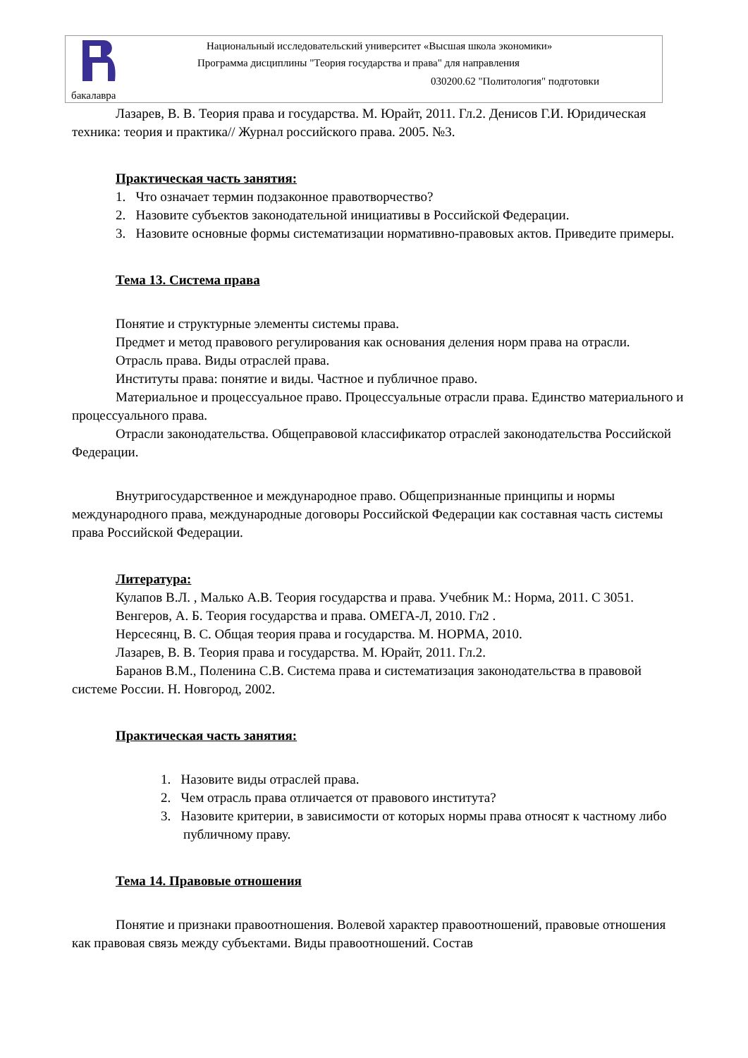Национальный исследовательский университет «Высшая школа экономики»
Программа дисциплины "Теория государства и права" для направления
030200.62 "Политология" подготовки
бакалавра
Лазарев, В. В. Теория права и государства. М. Юрайт, 2011. Гл.2. Денисов Г.И. Юридическая техника: теория и практика// Журнал российского права. 2005. №3.
Практическая часть занятия:
1. Что означает термин подзаконное правотворчество?
2. Назовите субъектов законодательной инициативы в Российской Федерации.
3. Назовите основные формы систематизации нормативно-правовых актов. Приведите примеры.
Тема 13. Система права
Понятие и структурные элементы системы права.
Предмет и метод правового регулирования как основания деления норм права на отрасли.
Отрасль права. Виды отраслей права.
Институты права: понятие и виды. Частное и публичное право.
Материальное и процессуальное право. Процессуальные отрасли права. Единство материального и процессуального права.
Отрасли законодательства. Общеправовой классификатор отраслей законодательства Российской Федерации.
Внутригосударственное и международное право. Общепризнанные принципы и нормы международного права, международные договоры Российской Федерации как составная часть системы права Российской Федерации.
Литература:
Кулапов В.Л. , Малько А.В. Теория государства и права. Учебник М.: Норма, 2011. С 3051.
Венгеров, А. Б. Теория государства и права. ОМЕГА-Л, 2010. Гл2 .
Нерсесянц, В. С. Общая теория права и государства. М. НОРМА, 2010.
Лазарев, В. В. Теория права и государства. М. Юрайт, 2011. Гл.2.
Баранов В.М., Поленина С.В. Система права и систематизация законодательства в правовой системе России. Н. Новгород, 2002.
Практическая часть занятия:
1. Назовите виды отраслей права.
2. Чем отрасль права отличается от правового института?
3. Назовите критерии, в зависимости от которых нормы права относят к частному либо публичному праву.
Тема 14. Правовые отношения
Понятие и признаки правоотношения. Волевой характер правоотношений, правовые отношения как правовая связь между субъектами. Виды правоотношений. Состав